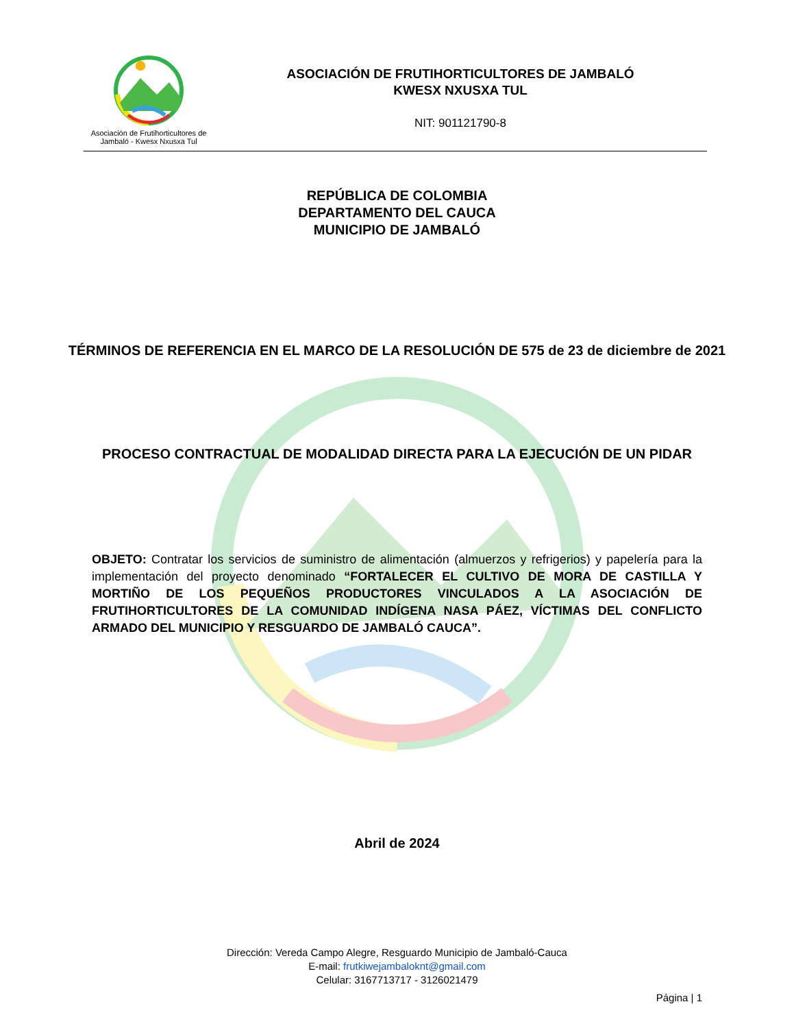Asociación de Frutihorticultores de
Jambaló - Kwesx Nxusxa Tul
ASOCIACIÓN DE FRUTIHORTICULTORES DE JAMBALÓ
KWESX NXUSXA TUL
NIT: 901121790-8
REPÚBLICA DE COLOMBIA
DEPARTAMENTO DEL CAUCA
MUNICIPIO DE JAMBALÓ
TÉRMINOS DE REFERENCIA EN EL MARCO DE LA RESOLUCIÓN DE 575 de 23 de diciembre de 2021
PROCESO CONTRACTUAL DE MODALIDAD DIRECTA PARA LA EJECUCIÓN DE UN PIDAR
OBJETO: Contratar los servicios de suministro de alimentación (almuerzos y refrigerios) y papelería para la implementación del proyecto denominado “FORTALECER EL CULTIVO DE MORA DE CASTILLA Y MORTIÑO DE LOS PEQUEÑOS PRODUCTORES VINCULADOS A LA ASOCIACIÓN DE FRUTIHORTICULTORES DE LA COMUNIDAD INDÍGENA NASA PÁEZ, VÍCTIMAS DEL CONFLICTO ARMADO DEL MUNICIPIO Y RESGUARDO DE JAMBALÓ CAUCA”.
Abril de 2024
Dirección: Vereda Campo Alegre, Resguardo Municipio de Jambaló-Cauca
E-mail: frutkiwejambaloknt@gmail.com
Celular: 3167713717 - 3126021479
Página | 1